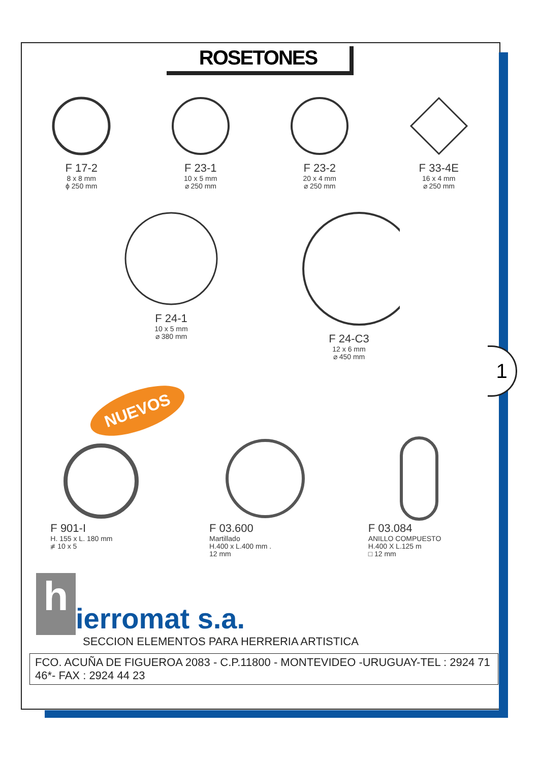1
ROSETONES
F 17-2
8 x 8 mm
ϕ 250 mm
F 23-1
10 x 5 mm
⌀ 250 mm
F 23-2
20 x 4 mm
⌀ 250 mm
F 33-4E
16 x 4 mm
⌀ 250 mm
F 24-1
10 x 5 mm
⌀ 380 mm
F 24-C3
12 x 6 mm
⌀ 450 mm
NUEVOS
F 901-I
H. 155 x L. 180 mm
⧣ 10 x 5
F 03.600
Martillado
H.400 x L.400 mm .
12 mm
F 03.084
ANILLO COMPUESTO
H.400 X L.125 m
□ 12 mm
h
ierromat s.a.
SECCION ELEMENTOS PARA HERRERIA ARTISTICA
FCO. ACUÑA DE FIGUEROA 2083 - C.P.11800 - MONTEVIDEO -URUGUAY-TEL : 2924 71 46*- FAX : 2924 44 23